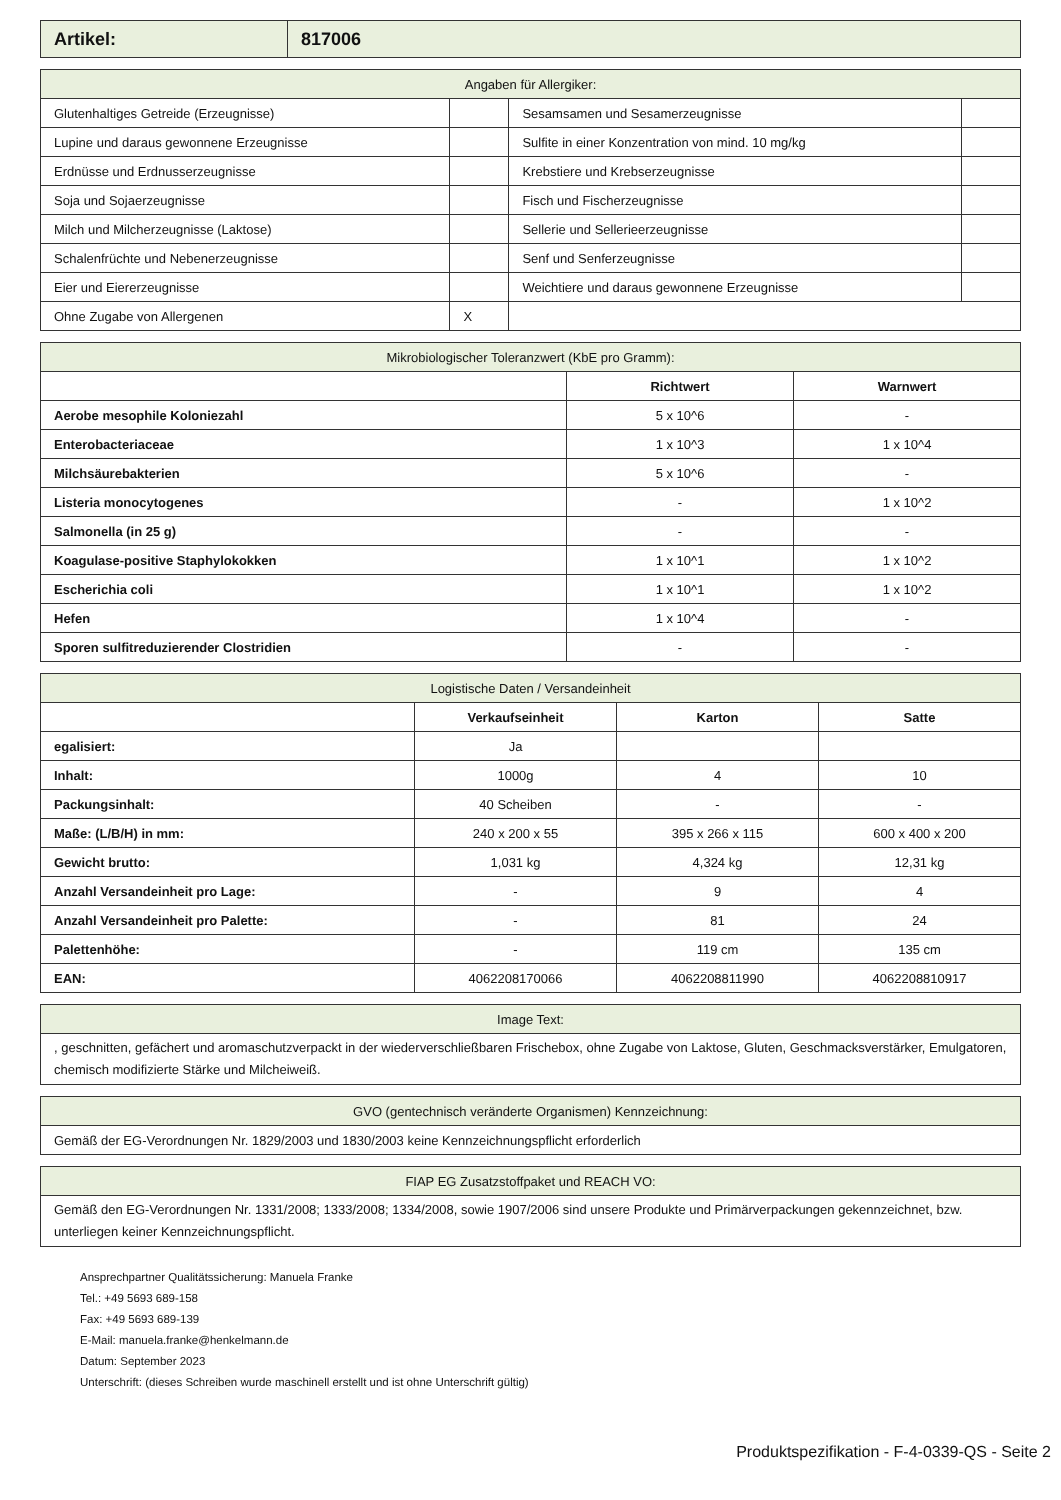| Artikel: | 817006 |
| Angaben für Allergiker: | | | |
| Glutenhaltiges Getreide (Erzeugnisse) | | Sesamsamen und Sesamerzeugnisse | |
| Lupine und daraus gewonnene Erzeugnisse | | Sulfite in einer Konzentration von mind. 10 mg/kg | |
| Erdnüsse und Erdnusserzeugnisse | | Krebstiere und Krebserzeugnisse | |
| Soja und Sojaerzeugnisse | | Fisch und Fischerzeugnisse | |
| Milch und Milcherzeugnisse (Laktose) | | Sellerie und Sellerieerzeugnisse | |
| Schalenfrüchte und Nebenerzeugnisse | | Senf und Senferzeugnisse | |
| Eier und Eiererzeugnisse | | Weichtiere und daraus gewonnene Erzeugnisse | |
| Ohne Zugabe von Allergenen | X | | |
| Mikrobiologischer Toleranzwert (KbE pro Gramm): | | |
| | Richtwert | Warnwert |
| Aerobe mesophile Koloniezahl | 5 x 10^6 | - |
| Enterobacteriaceae | 1 x 10^3 | 1 x 10^4 |
| Milchsäurebakterien | 5 x 10^6 | - |
| Listeria monocytogenes | - | 1 x 10^2 |
| Salmonella (in 25 g) | - | - |
| Koagulase-positive Staphylokokken | 1 x 10^1 | 1 x 10^2 |
| Escherichia coli | 1 x 10^1 | 1 x 10^2 |
| Hefen | 1 x 10^4 | - |
| Sporen sulfitreduzierender Clostridien | - | - |
| Logistische Daten / Versandeinheit | | | |
| | Verkaufseinheit | Karton | Satte |
| egalisiert: | Ja | | |
| Inhalt: | 1000g | 4 | 10 |
| Packungsinhalt: | 40 Scheiben | - | - |
| Maße: (L/B/H) in mm: | 240 x 200 x 55 | 395 x 266 x 115 | 600 x 400 x 200 |
| Gewicht brutto: | 1,031 kg | 4,324 kg | 12,31 kg |
| Anzahl Versandeinheit pro Lage: | - | 9 | 4 |
| Anzahl Versandeinheit pro Palette: | - | 81 | 24 |
| Palettenhöhe: | - | 119 cm | 135 cm |
| EAN: | 4062208170066 | 4062208811990 | 4062208810917 |
| Image Text: |
| , geschnitten, gefächert und aromaschutzverpackt in der wiederverschließbaren Frischebox, ohne Zugabe von Laktose, Gluten, Geschmacksverstärker, Emulgatoren, chemisch modifizierte Stärke und Milcheiweiß. |
| GVO (gentechnisch veränderte Organismen) Kennzeichnung: |
| Gemäß der EG-Verordnungen Nr. 1829/2003 und 1830/2003 keine Kennzeichnungspflicht erforderlich |
| FIAP EG Zusatzstoffpaket und REACH VO: |
| Gemäß den EG-Verordnungen Nr. 1331/2008; 1333/2008; 1334/2008, sowie 1907/2006 sind unsere Produkte und Primärverpackungen gekennzeichnet, bzw. unterliegen keiner Kennzeichnungspflicht. |
Ansprechpartner Qualitätssicherung: Manuela Franke
Tel.: +49 5693 689-158
Fax: +49 5693 689-139
E-Mail: manuela.franke@henkelmann.de
Datum: September 2023
Unterschrift: (dieses Schreiben wurde maschinell erstellt und ist ohne Unterschrift gültig)
Produktspezifikation - F-4-0339-QS - Seite 2